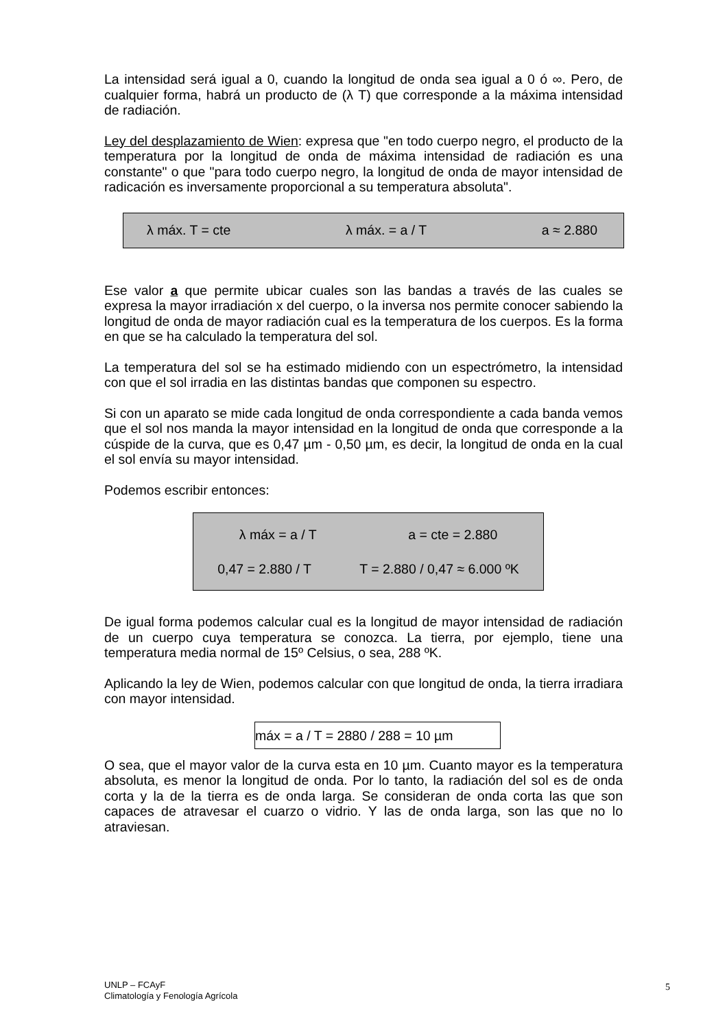La intensidad será igual a 0, cuando la longitud de onda sea igual a 0 ó ∞. Pero, de cualquier forma, habrá un producto de (λ T) que corresponde a la máxima intensidad de radiación.
Ley del desplazamiento de Wien: expresa que "en todo cuerpo negro, el producto de la temperatura por la longitud de onda de máxima intensidad de radiación es una constante" o que "para todo cuerpo negro, la longitud de onda de mayor intensidad de radicación es inversamente proporcional a su temperatura absoluta".
λ máx. T = cte λ máx. = a / T a ≈ 2.880
Ese valor a que permite ubicar cuales son las bandas a través de las cuales se expresa la mayor irradiación x del cuerpo, o la inversa nos permite conocer sabiendo la longitud de onda de mayor radiación cual es la temperatura de los cuerpos. Es la forma en que se ha calculado la temperatura del sol.
La temperatura del sol se ha estimado midiendo con un espectrómetro, la intensidad con que el sol irradia en las distintas bandas que componen su espectro.
Si con un aparato se mide cada longitud de onda correspondiente a cada banda vemos que el sol nos manda la mayor intensidad en la longitud de onda que corresponde a la cúspide de la curva, que es 0,47 µm - 0,50 µm, es decir, la longitud de onda en la cual el sol envía su mayor intensidad.
Podemos escribir entonces:
λ máx = a / T a = cte = 2.880
0,47 = 2.880 / T T = 2.880 / 0,47 ≈ 6.000 ºK
De igual forma podemos calcular cual es la longitud de mayor intensidad de radiación de un cuerpo cuya temperatura se conozca. La tierra, por ejemplo, tiene una temperatura media normal de 15º Celsius, o sea, 288 ºK.
Aplicando la ley de Wien, podemos calcular con que longitud de onda, la tierra irradiara con mayor intensidad.
máx = a / T = 2880 / 288 = 10 µm
O sea, que el mayor valor de la curva esta en 10 µm. Cuanto mayor es la temperatura absoluta, es menor la longitud de onda. Por lo tanto, la radiación del sol es de onda corta y la de la tierra es de onda larga. Se consideran de onda corta las que son capaces de atravesar el cuarzo o vidrio. Y las de onda larga, son las que no lo atraviesan.
UNLP – FCAyF
Climatología y Fenología Agrícola
5